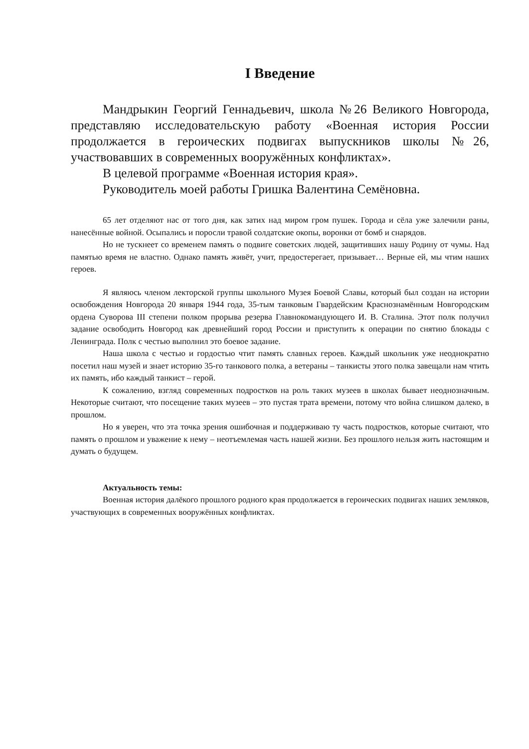I Введение
Мандрыкин Георгий Геннадьевич, школа №26 Великого Новгорода, представляю исследовательскую работу «Военная история России продолжается в героических подвигах выпускников школы №26, участвовавших в современных вооружённых конфликтах».
В целевой программе «Военная история края».
Руководитель моей работы Гришка Валентина Семёновна.
65 лет отделяют нас от того дня, как затих над миром гром пушек. Города и сёла уже залечили раны, нанесённые войной. Осыпались и поросли травой солдатские окопы, воронки от бомб и снарядов.
Но не тускнеет со временем память о подвиге советских людей, защитивших нашу Родину от чумы. Над памятью время не властно. Однако память живёт, учит, предостерегает, призывает… Верные ей, мы чтим наших героев.
Я являюсь членом лекторской группы школьного Музея Боевой Славы, который был создан на истории освобождения Новгорода 20 января 1944 года, 35-тым танковым Гвардейским Краснознамённым Новгородским ордена Суворова III степени полком прорыва резерва Главнокомандующего И. В. Сталина. Этот полк получил задание освободить Новгород как древнейший город России и приступить к операции по снятию блокады с Ленинграда. Полк с честью выполнил это боевое задание.
Наша школа с честью и гордостью чтит память славных героев. Каждый школьник уже неоднократно посетил наш музей и знает историю 35-го танкового полка, а ветераны – танкисты этого полка завещали нам чтить их память, ибо каждый танкист – герой.
К сожалению, взгляд современных подростков на роль таких музеев в школах бывает неоднозначным. Некоторые считают, что посещение таких музеев – это пустая трата времени, потому что война слишком далеко, в прошлом.
Но я уверен, что эта точка зрения ошибочная и поддерживаю ту часть подростков, которые считают, что память о прошлом и уважение к нему – неотъемлемая часть нашей жизни. Без прошлого нельзя жить настоящим и думать о будущем.
Актуальность темы:
Военная история далёкого прошлого родного края продолжается в героических подвигах наших земляков, участвующих в современных вооружённых конфликтах.